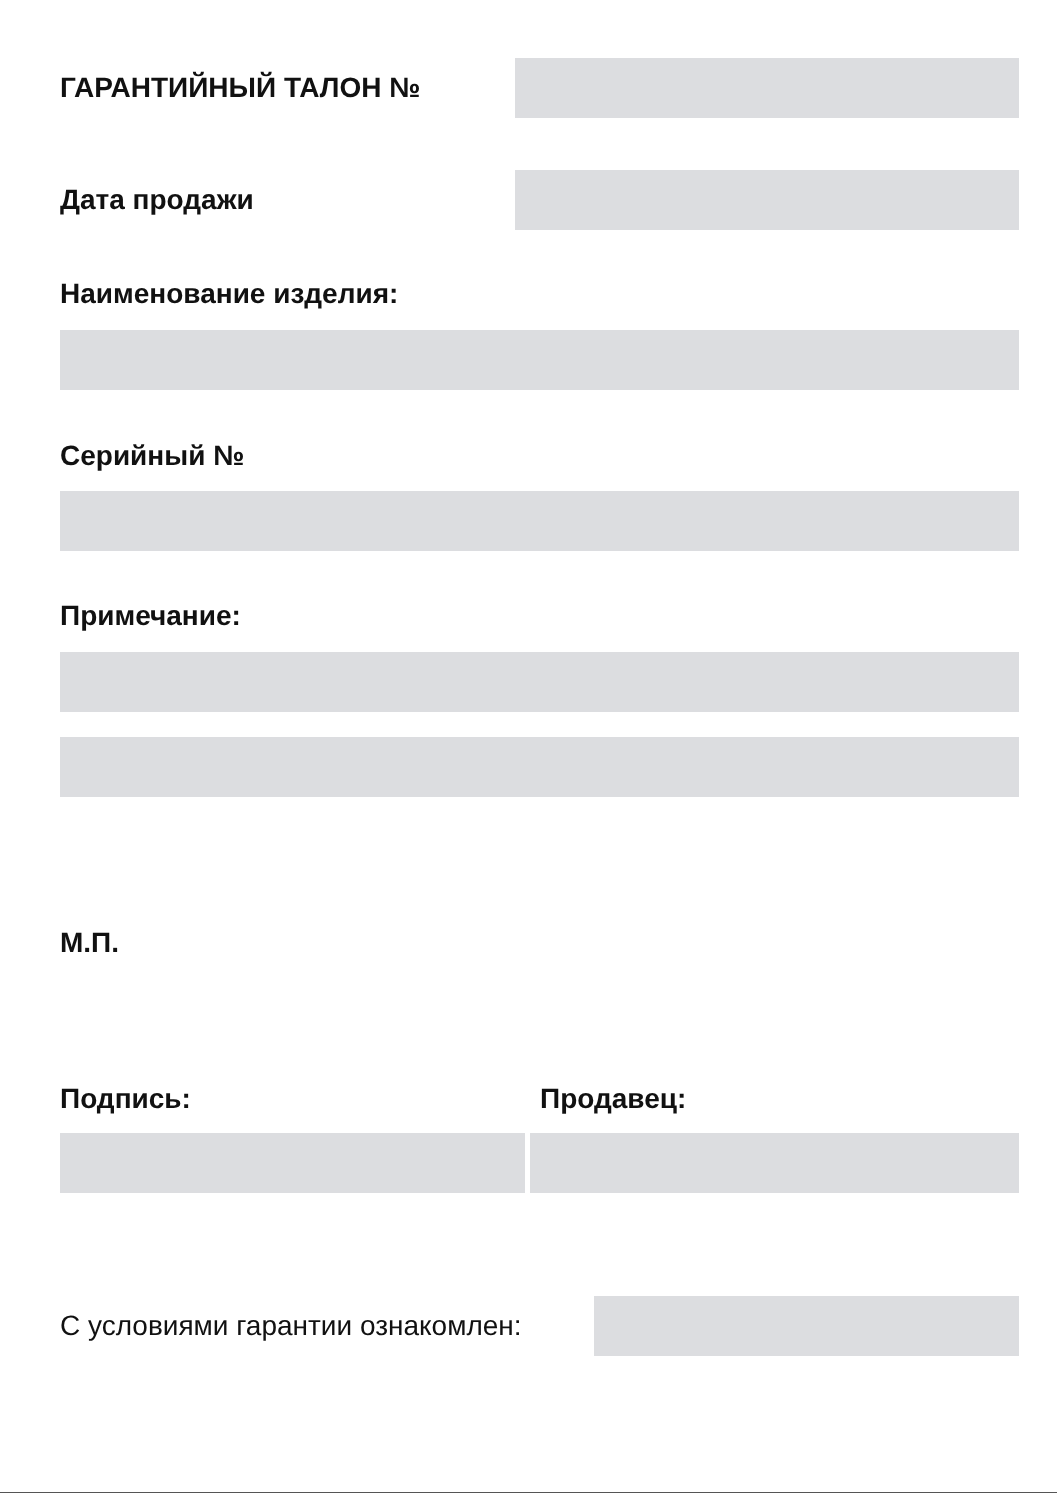ГАРАНТИЙНЫЙ ТАЛОН №
Дата продажи
Наименование изделия:
Серийный №
Примечание:
М.П.
Подпись: Продавец:
С условиями гарантии ознакомлен: